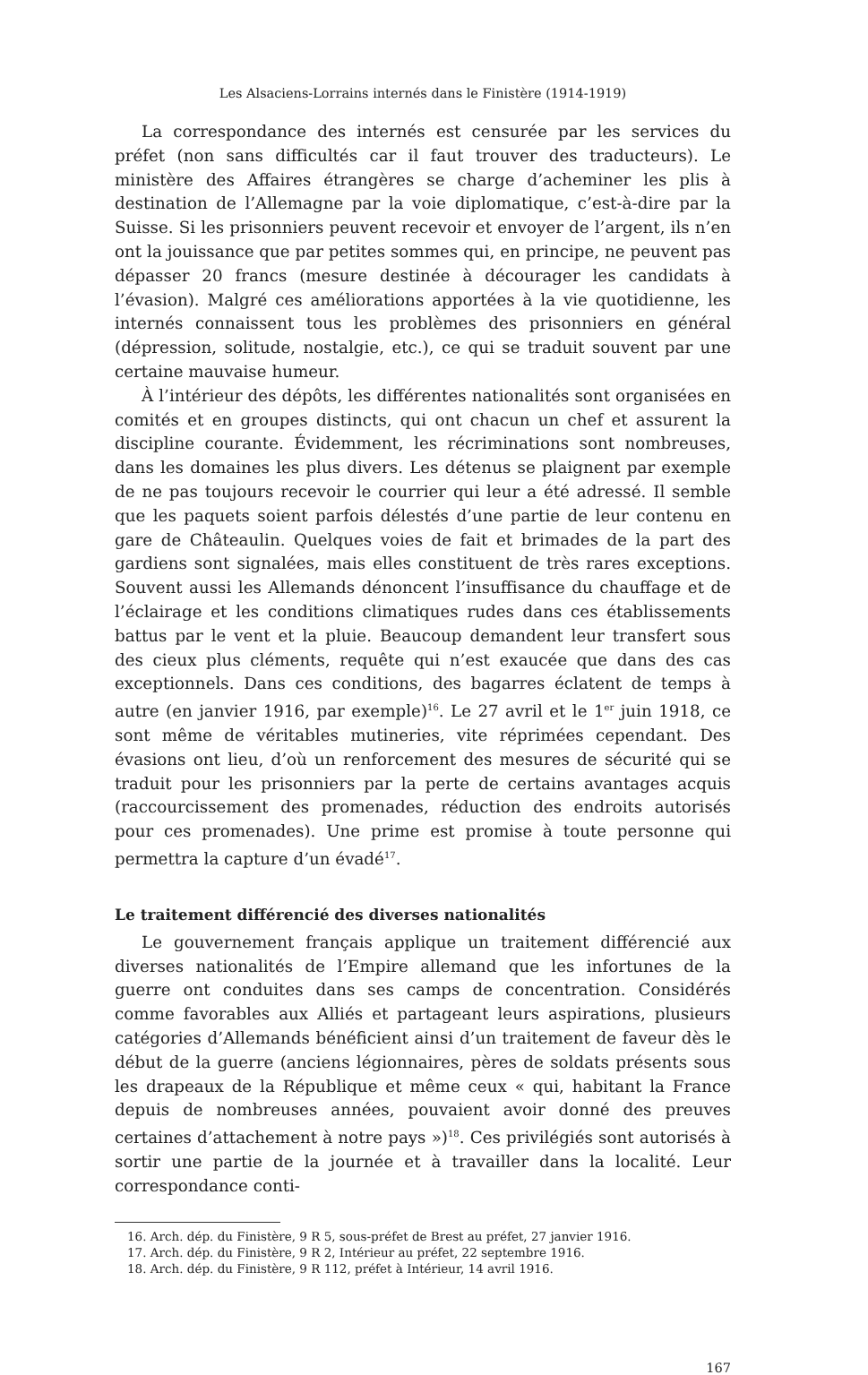Les Alsaciens-Lorrains internés dans le Finistère (1914-1919)
La correspondance des internés est censurée par les services du préfet (non sans difficultés car il faut trouver des traducteurs). Le ministère des Affaires étrangères se charge d’acheminer les plis à destination de l’Allemagne par la voie diplomatique, c’est-à-dire par la Suisse. Si les prisonniers peuvent recevoir et envoyer de l’argent, ils n’en ont la jouissance que par petites sommes qui, en principe, ne peuvent pas dépasser 20 francs (mesure destinée à décourager les candidats à l’évasion). Malgré ces améliorations apportées à la vie quotidienne, les internés connaissent tous les problèmes des prisonniers en général (dépression, solitude, nostalgie, etc.), ce qui se traduit souvent par une certaine mauvaise humeur.
À l’intérieur des dépôts, les différentes nationalités sont organisées en comités et en groupes distincts, qui ont chacun un chef et assurent la discipline courante. Évidemment, les récriminations sont nombreuses, dans les domaines les plus divers. Les détenus se plaignent par exemple de ne pas toujours recevoir le courrier qui leur a été adressé. Il semble que les paquets soient parfois délestés d’une partie de leur contenu en gare de Châteaulin. Quelques voies de fait et brimades de la part des gardiens sont signalées, mais elles constituent de très rares exceptions. Souvent aussi les Allemands dénoncent l’insuffisance du chauffage et de l’éclairage et les conditions climatiques rudes dans ces établissements battus par le vent et la pluie. Beaucoup demandent leur transfert sous des cieux plus cléments, requête qui n’est exaucée que dans des cas exceptionnels. Dans ces conditions, des bagarres éclatent de temps à autre (en janvier 1916, par exemple)<sup>16</sup>. Le 27 avril et le 1<sup>er</sup> juin 1918, ce sont même de véritables mutineries, vite réprimées cependant. Des évasions ont lieu, d’où un renforcement des mesures de sécurité qui se traduit pour les prisonniers par la perte de certains avantages acquis (raccourcissement des promenades, réduction des endroits autorisés pour ces promenades). Une prime est promise à toute personne qui permettra la capture d’un évadé<sup>17</sup>.
Le traitement différencié des diverses nationalités
Le gouvernement français applique un traitement différencié aux diverses nationalités de l’Empire allemand que les infortunes de la guerre ont conduites dans ses camps de concentration. Considérés comme favorables aux Alliés et partageant leurs aspirations, plusieurs catégories d’Allemands bénéficient ainsi d’un traitement de faveur dès le début de la guerre (anciens légionnaires, pères de soldats présents sous les drapeaux de la République et même ceux « qui, habitant la France depuis de nombreuses années, pouvaient avoir donné des preuves certaines d’attachement à notre pays »)<sup>18</sup>. Ces privilégiés sont autorisés à sortir une partie de la journée et à travailler dans la localité. Leur correspondance conti-
16. Arch. dép. du Finistère, 9 R 5, sous-préfet de Brest au préfet, 27 janvier 1916.
17. Arch. dép. du Finistère, 9 R 2, Intérieur au préfet, 22 septembre 1916.
18. Arch. dép. du Finistère, 9 R 112, préfet à Intérieur, 14 avril 1916.
167